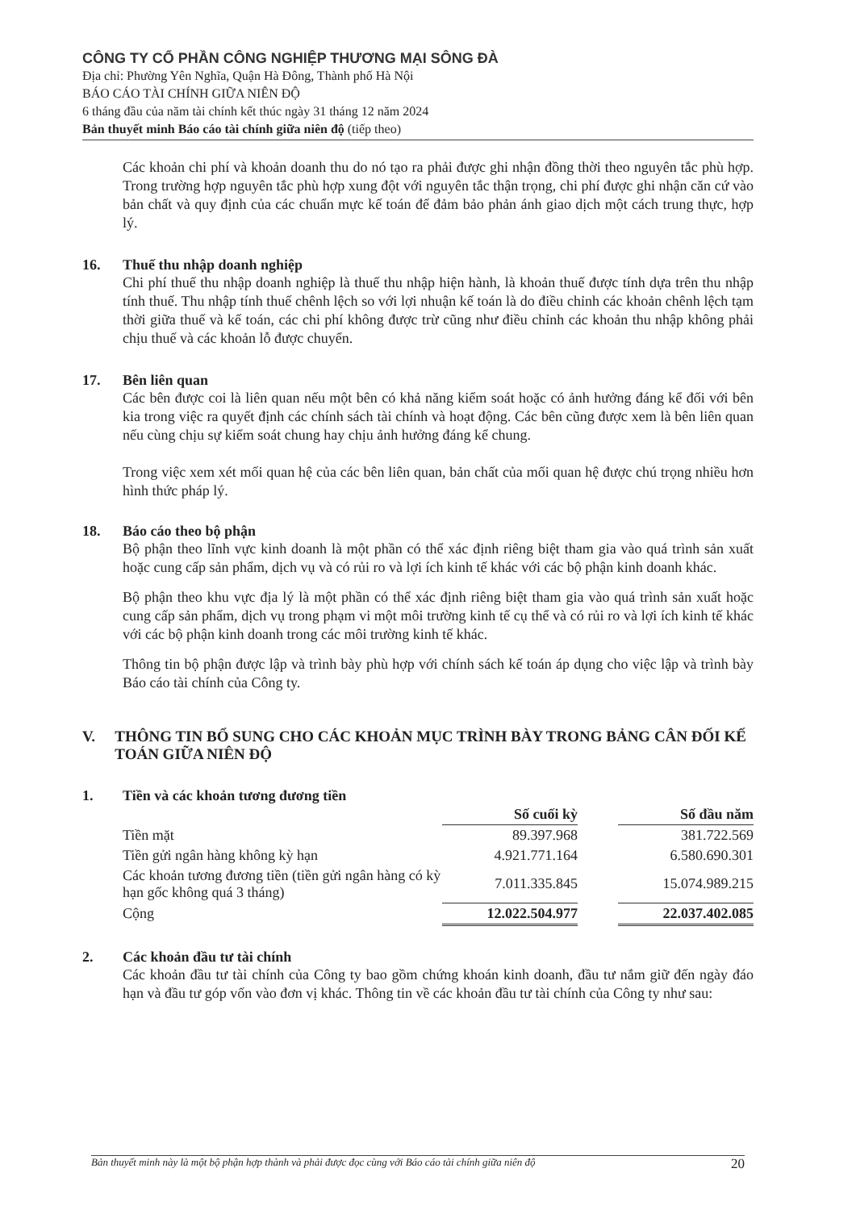CÔNG TY CỔ PHẦN CÔNG NGHIỆP THƯƠNG MẠI SÔNG ĐÀ
Địa chỉ: Phường Yên Nghĩa, Quận Hà Đông, Thành phố Hà Nội
BÁO CÁO TÀI CHÍNH GIỮA NIÊN ĐỘ
6 tháng đầu của năm tài chính kết thúc ngày 31 tháng 12 năm 2024
Bản thuyết minh Báo cáo tài chính giữa niên độ (tiếp theo)
Các khoản chi phí và khoản doanh thu do nó tạo ra phải được ghi nhận đồng thời theo nguyên tắc phù hợp. Trong trường hợp nguyên tắc phù hợp xung đột với nguyên tắc thận trọng, chi phí được ghi nhận căn cứ vào bản chất và quy định của các chuẩn mực kế toán để đảm bảo phản ánh giao dịch một cách trung thực, hợp lý.
16. Thuế thu nhập doanh nghiệp
Chi phí thuế thu nhập doanh nghiệp là thuế thu nhập hiện hành, là khoản thuế được tính dựa trên thu nhập tính thuế. Thu nhập tính thuế chênh lệch so với lợi nhuận kế toán là do điều chỉnh các khoản chênh lệch tạm thời giữa thuế và kế toán, các chi phí không được trừ cũng như điều chỉnh các khoản thu nhập không phải chịu thuế và các khoản lỗ được chuyển.
17. Bên liên quan
Các bên được coi là liên quan nếu một bên có khả năng kiểm soát hoặc có ảnh hưởng đáng kể đối với bên kia trong việc ra quyết định các chính sách tài chính và hoạt động. Các bên cũng được xem là bên liên quan nếu cùng chịu sự kiểm soát chung hay chịu ảnh hưởng đáng kể chung.
Trong việc xem xét mối quan hệ của các bên liên quan, bản chất của mối quan hệ được chú trọng nhiều hơn hình thức pháp lý.
18. Báo cáo theo bộ phận
Bộ phận theo lĩnh vực kinh doanh là một phần có thể xác định riêng biệt tham gia vào quá trình sản xuất hoặc cung cấp sản phẩm, dịch vụ và có rủi ro và lợi ích kinh tế khác với các bộ phận kinh doanh khác.
Bộ phận theo khu vực địa lý là một phần có thể xác định riêng biệt tham gia vào quá trình sản xuất hoặc cung cấp sản phẩm, dịch vụ trong phạm vi một môi trường kinh tế cụ thể và có rủi ro và lợi ích kinh tế khác với các bộ phận kinh doanh trong các môi trường kinh tế khác.
Thông tin bộ phận được lập và trình bày phù hợp với chính sách kế toán áp dụng cho việc lập và trình bày Báo cáo tài chính của Công ty.
V. THÔNG TIN BỔ SUNG CHO CÁC KHOẢN MỤC TRÌNH BÀY TRONG BẢNG CÂN ĐỐI KẾ TOÁN GIỮA NIÊN ĐỘ
1. Tiền và các khoản tương đương tiền
| | Số cuối kỳ | | Số đầu năm |
| Tiền mặt | 89.397.968 | | 381.722.569 |
| Tiền gửi ngân hàng không kỳ hạn | 4.921.771.164 | | 6.580.690.301 |
| Các khoản tương đương tiền (tiền gửi ngân hàng có kỳ hạn gốc không quá 3 tháng) | 7.011.335.845 | | 15.074.989.215 |
| Cộng | 12.022.504.977 | | 22.037.402.085 |
2. Các khoản đầu tư tài chính
Các khoản đầu tư tài chính của Công ty bao gồm chứng khoán kinh doanh, đầu tư nắm giữ đến ngày đáo hạn và đầu tư góp vốn vào đơn vị khác. Thông tin về các khoản đầu tư tài chính của Công ty như sau:
Bản thuyết minh này là một bộ phận hợp thành và phải được đọc cùng với Báo cáo tài chính giữa niên độ 20